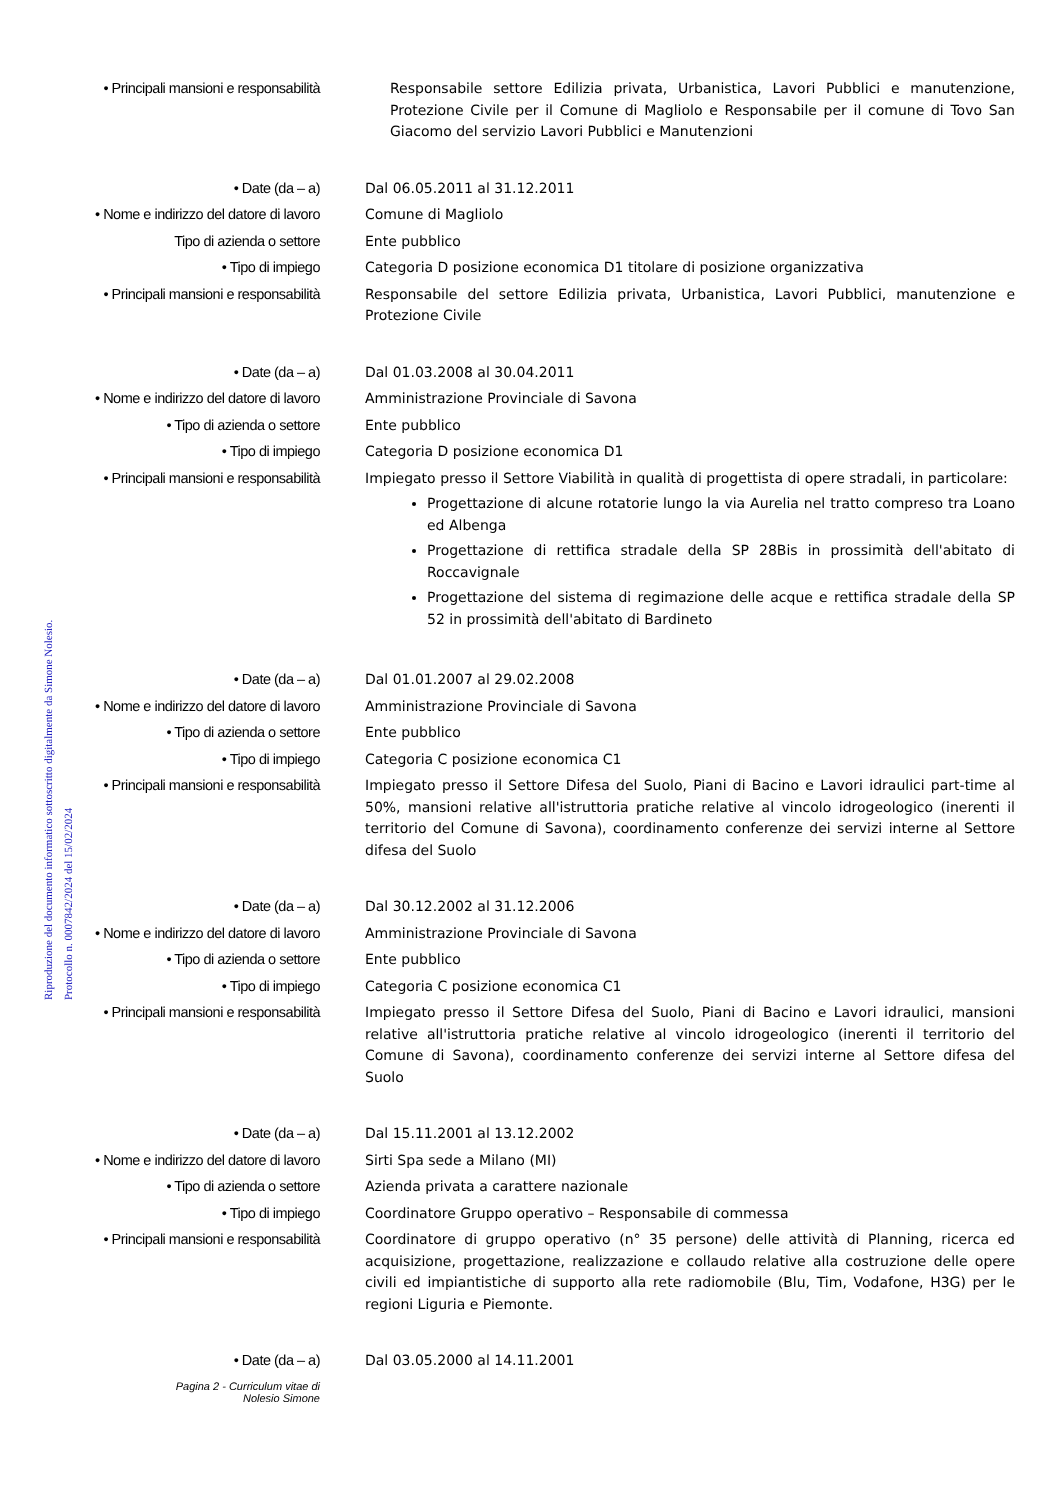Riproduzione del documento informatico sottoscritto digitalmente da Simone Nolesio.
Protocollo n. 0007842/2024 del 15/02/2024
• Principali mansioni e responsabilità
Responsabile settore Edilizia privata, Urbanistica, Lavori Pubblici e manutenzione, Protezione Civile per il Comune di Magliolo e Responsabile per il comune di Tovo San Giacomo del servizio Lavori Pubblici e Manutenzioni
• Date (da – a)
Dal 06.05.2011 al 31.12.2011
• Nome e indirizzo del datore di lavoro
Comune di Magliolo
Tipo di azienda o settore
Ente pubblico
• Tipo di impiego
Categoria D posizione economica D1 titolare di posizione organizzativa
• Principali mansioni e responsabilità
Responsabile del settore Edilizia privata, Urbanistica, Lavori Pubblici, manutenzione e Protezione Civile
• Date (da – a)
Dal 01.03.2008 al 30.04.2011
• Nome e indirizzo del datore di lavoro
Amministrazione Provinciale di Savona
• Tipo di azienda o settore
Ente pubblico
• Tipo di impiego
Categoria D posizione economica D1
• Principali mansioni e responsabilità
Impiegato presso il Settore Viabilità in qualità di progettista di opere stradali, in particolare:
Progettazione di alcune rotatorie lungo la via Aurelia nel tratto compreso tra Loano ed Albenga
Progettazione di rettifica stradale della SP 28Bis in prossimità dell'abitato di Roccavignale
Progettazione del sistema di regimazione delle acque e rettifica stradale della SP 52 in prossimità dell'abitato di Bardineto
• Date (da – a)
Dal 01.01.2007 al 29.02.2008
• Nome e indirizzo del datore di lavoro
Amministrazione Provinciale di Savona
• Tipo di azienda o settore
Ente pubblico
• Tipo di impiego
Categoria C posizione economica C1
• Principali mansioni e responsabilità
Impiegato presso il Settore Difesa del Suolo, Piani di Bacino e Lavori idraulici part-time al 50%, mansioni relative all'istruttoria pratiche relative al vincolo idrogeologico (inerenti il territorio del Comune di Savona), coordinamento conferenze dei servizi interne al Settore difesa del Suolo
• Date (da – a)
Dal 30.12.2002 al 31.12.2006
• Nome e indirizzo del datore di lavoro
Amministrazione Provinciale di Savona
• Tipo di azienda o settore
Ente pubblico
• Tipo di impiego
Categoria C posizione economica C1
• Principali mansioni e responsabilità
Impiegato presso il Settore Difesa del Suolo, Piani di Bacino e Lavori idraulici, mansioni relative all'istruttoria pratiche relative al vincolo idrogeologico (inerenti il territorio del Comune di Savona), coordinamento conferenze dei servizi interne al Settore difesa del Suolo
• Date (da – a)
Dal 15.11.2001 al 13.12.2002
• Nome e indirizzo del datore di lavoro
Sirti Spa sede a Milano (MI)
• Tipo di azienda o settore
Azienda privata a carattere nazionale
• Tipo di impiego
Coordinatore Gruppo operativo – Responsabile di commessa
• Principali mansioni e responsabilità
Coordinatore di gruppo operativo (n° 35 persone) delle attività di Planning, ricerca ed acquisizione, progettazione, realizzazione e collaudo relative alla costruzione delle opere civili ed impiantistiche di supporto alla rete radiomobile (Blu, Tim, Vodafone, H3G) per le regioni Liguria e Piemonte.
• Date (da – a)
Dal 03.05.2000 al 14.11.2001
Pagina 2 - Curriculum vitae di
Nolesio Simone